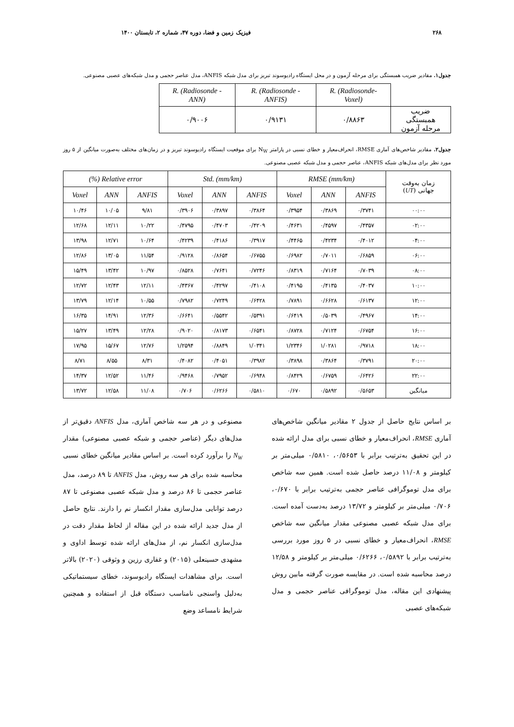۲۶۸ فیزیک زمین و فضا، دوره ۴۷، شماره ۲، تابستان ۱۴۰۰
جدول۱. مقادیر ضریب همبستگی برای مرحله آزمون و در محل ایستگاه رادیوسوند تبریز برای مدل شبکه ANFIS، مدل عناصر حجمی و مدل شبکه‌های عصبی مصنوعی.
| | R. (Radiosonde-Voxel) | R. (Radiosonde - ANFIS) | R. (Radiosonde - ANN) |
| ضریب همبستگی مرحله آزمون | ۰/۸۸۶۳ | ۰/۹۱۳۱ | ۰/۹۰۰۶ |
جدول۲. مقادیر شاخص‌های آماری RMSE، انحراف‌معیار و خطای نسبی در پارامتر N<sub>W</sub> برای موقعیت ایستگاه رادیوسوند تبریز و در زمان‌های مختلف به‌صورت میانگین از ۵ روز مورد نظر برای مدل‌های شبکه ANFIS، عناصر حجمی و مدل شبکه عصبی مصنوعی.
| زمان به‌وقت جهانی ( UT ) | RMSE (mm/km) | | | Std. (mm/km) | | | Relative error (%) | | |
| | ANFIS | ANN | Voxel | ANFIS | ANN | Voxel | ANFIS | ANN | Voxel |
| ۰۰:۰۰ | ۰/۳۷۴۱ | ۰/۳۸۶۹ | ۰/۳۹۵۴ | ۰/۳۸۶۴ | ۰/۳۸۹۷ | ۰/۳۹۰۶ | ۹/۸۱ | ۱۰/۰۵ | ۱۰/۴۶ |
| ۰۲:۰۰ | ۰/۴۳۵۷ | ۰/۴۵۹۷ | ۰/۴۶۳۱ | ۰/۴۲۰۹ | ۰/۴۷۰۳ | ۰/۴۷۹۵ | ۱۰/۲۲ | ۱۲/۱۱ | ۱۲/۶۸ |
| ۰۴:۰۰ | ۰/۴۰۱۲ | ۰/۴۲۳۴ | ۰/۴۴۶۵ | ۰/۳۹۱۷ | ۰/۴۱۸۶ | ۰/۴۲۳۹ | ۱۰/۶۴ | ۱۲/۷۱ | ۱۳/۹۸ |
| ۰۶:۰۰ | ۰/۶۸۵۹ | ۰/۷۰۱۱ | ۰/۶۹۸۲ | ۰/۶۷۵۵ | ۰/۸۶۵۴ | ۰/۹۱۲۸ | ۱۱/۵۴ | ۱۳/۰۵ | ۱۲/۸۶ |
| ۰۸:۰۰ | ۰/۷۰۳۹ | ۰/۷۱۶۴ | ۰/۸۳۱۹ | ۰/۷۲۴۶ | ۰/۷۶۴۱ | ۰/۸۵۲۸ | ۱۰/۹۷ | ۱۳/۴۲ | ۱۵/۴۹ |
| ۱۰:۰۰ | ۰/۴۰۳۷ | ۰/۴۱۳۵ | ۰/۴۱۹۵ | ۰/۴۱۰۸ | ۰/۴۲۹۷ | ۰/۴۳۶۷ | ۱۲/۱۱ | ۱۲/۴۳ | ۱۲/۷۲ |
| ۱۲:۰۰ | ۰/۶۱۳۷ | ۰/۶۶۲۸ | ۰/۷۸۹۱ | ۰/۶۴۲۸ | ۰/۷۲۴۹ | ۰/۷۹۸۲ | ۱۰/۵۵ | ۱۲/۱۴ | ۱۳/۷۹ |
| ۱۴:۰۰ | ۰/۴۹۶۷ | ۰/۵۰۳۹ | ۰/۶۴۱۹ | ۰/۵۳۹۱ | ۰/۵۵۴۲ | ۰/۶۶۴۱ | ۱۲/۳۶ | ۱۴/۹۱ | ۱۶/۳۵ |
| ۱۶:۰۰ | ۰/۶۷۵۴ | ۰/۷۱۲۴ | ۰/۸۷۲۸ | ۰/۶۵۴۱ | ۰/۸۱۷۳ | ۰/۹۰۲۰ | ۱۲/۲۸ | ۱۳/۴۹ | ۱۵/۲۷ |
| ۱۸:۰۰ | ۰/۹۷۱۸ | ۱/۰۲۸۱ | ۱/۲۳۴۶ | ۱/۰۳۴۱ | ۰/۸۸۴۹ | ۱/۲۵۹۴ | ۱۲/۷۶ | ۱۵/۶۷ | ۱۷/۹۵ |
| ۲۰:۰۰ | ۰/۳۷۹۱ | ۰/۳۸۶۴ | ۰/۳۸۹۸ | ۰/۳۹۸۲ | ۰/۴۰۵۱ | ۰/۴۰۸۲ | ۸/۳۱ | ۸/۵۵ | ۸/۷۱ |
| ۲۲:۰۰ | ۰/۶۴۲۶ | ۰/۶۷۵۹ | ۰/۸۴۲۹ | ۰/۶۹۴۸ | ۰/۷۹۵۲ | ۰/۹۴۶۸ | ۱۱/۴۶ | ۱۲/۵۲ | ۱۴/۳۷ |
| میانگین | ۰/۵۶۵۳ | ۰/۵۸۹۲ | ۰/۶۷۰ | ۰/۵۸۱۰ | ۰/۶۲۶۶ | ۰/۷۰۶ | ۱۱/۰۸ | ۱۲/۵۸ | ۱۳/۷۲ |
بر اساس نتایج حاصل از جدول ۲ مقادیر میانگین شاخص‌های آماری RMSE، انحراف‌معیار و خطای نسبی برای مدل ارائه شده در این تحقیق به‌ترتیب برابر با ۰/۵۶۵۳، ۰/۵۸۱۰ میلی‌متر بر کیلومتر و ۱۱/۰۸ درصد حاصل شده است. همین سه شاخص برای مدل توموگرافی عناصر حجمی به‌ترتیب برابر با ۰/۶۷۰، ۰/۷۰۶ میلی‌متر بر کیلومتر و ۱۳/۷۲ درصد به‌دست آمده است. برای مدل شبکه عصبی مصنوعی مقدار میانگین سه شاخص RMSE، انحراف‌معیار و خطای نسبی در ۵ روز مورد بررسی به‌ترتیب برابر با ۰/۵۸۹۲، ۰/۶۲۶۶ میلی‌متر بر کیلومتر و ۱۲/۵۸ درصد محاسبه شده است. در مقایسه صورت گرفته مابین روش پیشنهادی این مقاله، مدل توموگرافی عناصر حجمی و مدل شبکه‌های عصبی
مصنوعی و در هر سه شاخص آماری، مدل ANFIS دقیق‌تر از مدل‌های دیگر (عناصر حجمی و شبکه عصبی مصنوعی) مقدار N<sub>W</sub> را برآورد کرده است. بر اساس مقادیر میانگین خطای نسبی محاسبه شده برای هر سه روش، مدل ANFIS تا ۸۹ درصد، مدل عناصر حجمی تا ۸۶ درصد و مدل شبکه عصبی مصنوعی تا ۸۷ درصد توانایی مدل‌سازی مقدار انکسار نم را دارند. نتایج حاصل از مدل جدید ارائه شده در این مقاله از لحاظ مقدار دقت در مدل‌سازی انکسار نم، از مدل‌های ارائه شده توسط اداوی و مشهدی حسینعلی (۲۰۱۵) و غفاری رزین و وثوقی (۲۰۲۰) بالاتر است. برای مشاهدات ایستگاه رادیوسوند، خطای سیستماتیکی به‌دلیل واسنجی نامناسب دستگاه قبل از استفاده و همچنین شرایط نامساعد وضع